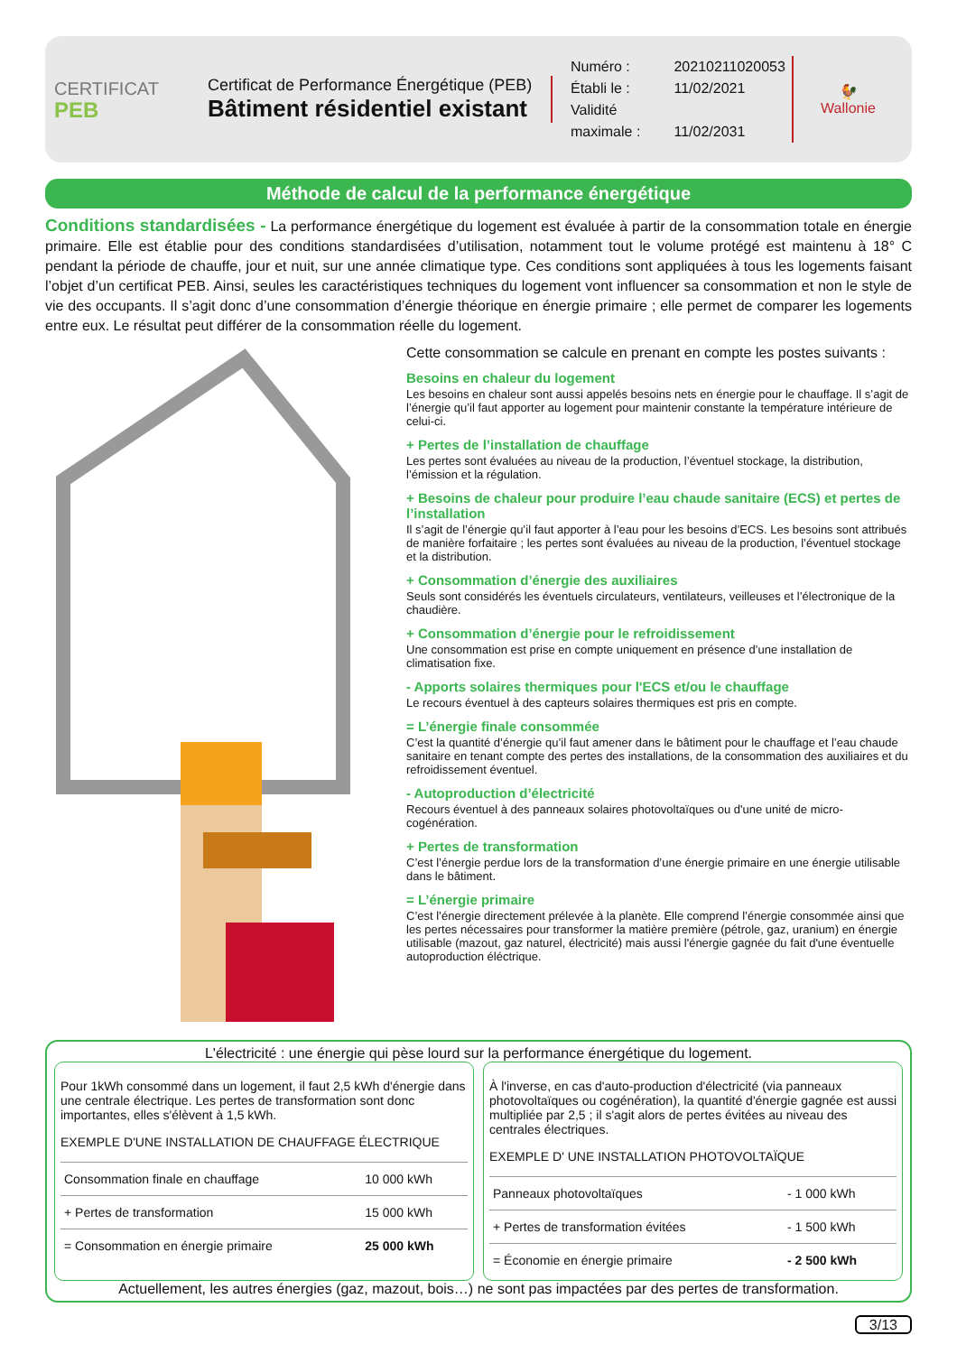CERTIFICAT
PEB
Certificat de Performance Énergétique (PEB)
Bâtiment résidentiel existant
Numéro : 20210211020053
Établi le : 11/02/2021
Validité maximale : 11/02/2031
🐓
Wallonie
Méthode de calcul de la performance énergétique
Conditions standardisées - La performance énergétique du logement est évaluée à partir de la consommation totale en énergie primaire. Elle est établie pour des conditions standardisées d’utilisation, notamment tout le volume protégé est maintenu à 18° C pendant la période de chauffe, jour et nuit, sur une année climatique type. Ces conditions sont appliquées à tous les logements faisant l’objet d’un certificat PEB. Ainsi, seules les caractéristiques techniques du logement vont influencer sa consommation et non le style de vie des occupants. Il s’agit donc d’une consommation d’énergie théorique en énergie primaire ; elle permet de comparer les logements entre eux. Le résultat peut différer de la consommation réelle du logement.
Cette consommation se calcule en prenant en compte les postes suivants :
Besoins en chaleur du logement
Les besoins en chaleur sont aussi appelés besoins nets en énergie pour le chauffage. Il s’agit de l’énergie qu’il faut apporter au logement pour maintenir constante la température intérieure de celui-ci.
+ Pertes de l’installation de chauffage
Les pertes sont évaluées au niveau de la production, l’éventuel stockage, la distribution, l’émission et la régulation.
+ Besoins de chaleur pour produire l’eau chaude sanitaire (ECS) et pertes de l’installation
Il s’agit de l’énergie qu’il faut apporter à l’eau pour les besoins d’ECS. Les besoins sont attribués de manière forfaitaire ; les pertes sont évaluées au niveau de la production, l’éventuel stockage et la distribution.
+ Consommation d’énergie des auxiliaires
Seuls sont considérés les éventuels circulateurs, ventilateurs, veilleuses et l’électronique de la chaudière.
+ Consommation d’énergie pour le refroidissement
Une consommation est prise en compte uniquement en présence d’une installation de climatisation fixe.
- Apports solaires thermiques pour l'ECS et/ou le chauffage
Le recours éventuel à des capteurs solaires thermiques est pris en compte.
= L’énergie finale consommée
C’est la quantité d’énergie qu’il faut amener dans le bâtiment pour le chauffage et l’eau chaude sanitaire en tenant compte des pertes des installations, de la consommation des auxiliaires et du refroidissement éventuel.
- Autoproduction d’électricité
Recours éventuel à des panneaux solaires photovoltaïques ou d'une unité de micro-cogénération.
+ Pertes de transformation
C’est l’énergie perdue lors de la transformation d’une énergie primaire en une énergie utilisable dans le bâtiment.
= L’énergie primaire
C’est l’énergie directement prélevée à la planète. Elle comprend l’énergie consommée ainsi que les pertes nécessaires pour transformer la matière première (pétrole, gaz, uranium) en énergie utilisable (mazout, gaz naturel, électricité) mais aussi l'énergie gagnée du fait d'une éventuelle autoproduction éléctrique.
L'électricité : une énergie qui pèse lourd sur la performance énergétique du logement.
Pour 1kWh consommé dans un logement, il faut 2,5 kWh d'énergie dans une centrale électrique. Les pertes de transformation sont donc importantes, elles s'élèvent à 1,5 kWh.
EXEMPLE D'UNE INSTALLATION DE CHAUFFAGE ÉLECTRIQUE
| Consommation finale en chauffage | 10 000 kWh |
| + Pertes de transformation | 15 000 kWh |
| = Consommation en énergie primaire | 25 000 kWh |
À l'inverse, en cas d'auto-production d'électricité (via panneaux photovoltaïques ou cogénération), la quantité d'énergie gagnée est aussi multipliée par 2,5 ; il s'agit alors de pertes évitées au niveau des centrales électriques.
EXEMPLE D' UNE INSTALLATION PHOTOVOLTAÏQUE
| Panneaux photovoltaïques | - 1 000 kWh |
| + Pertes de transformation évitées | - 1 500 kWh |
| = Économie en énergie primaire | - 2 500 kWh |
Actuellement, les autres énergies (gaz, mazout, bois…) ne sont pas impactées par des pertes de transformation.
3/13